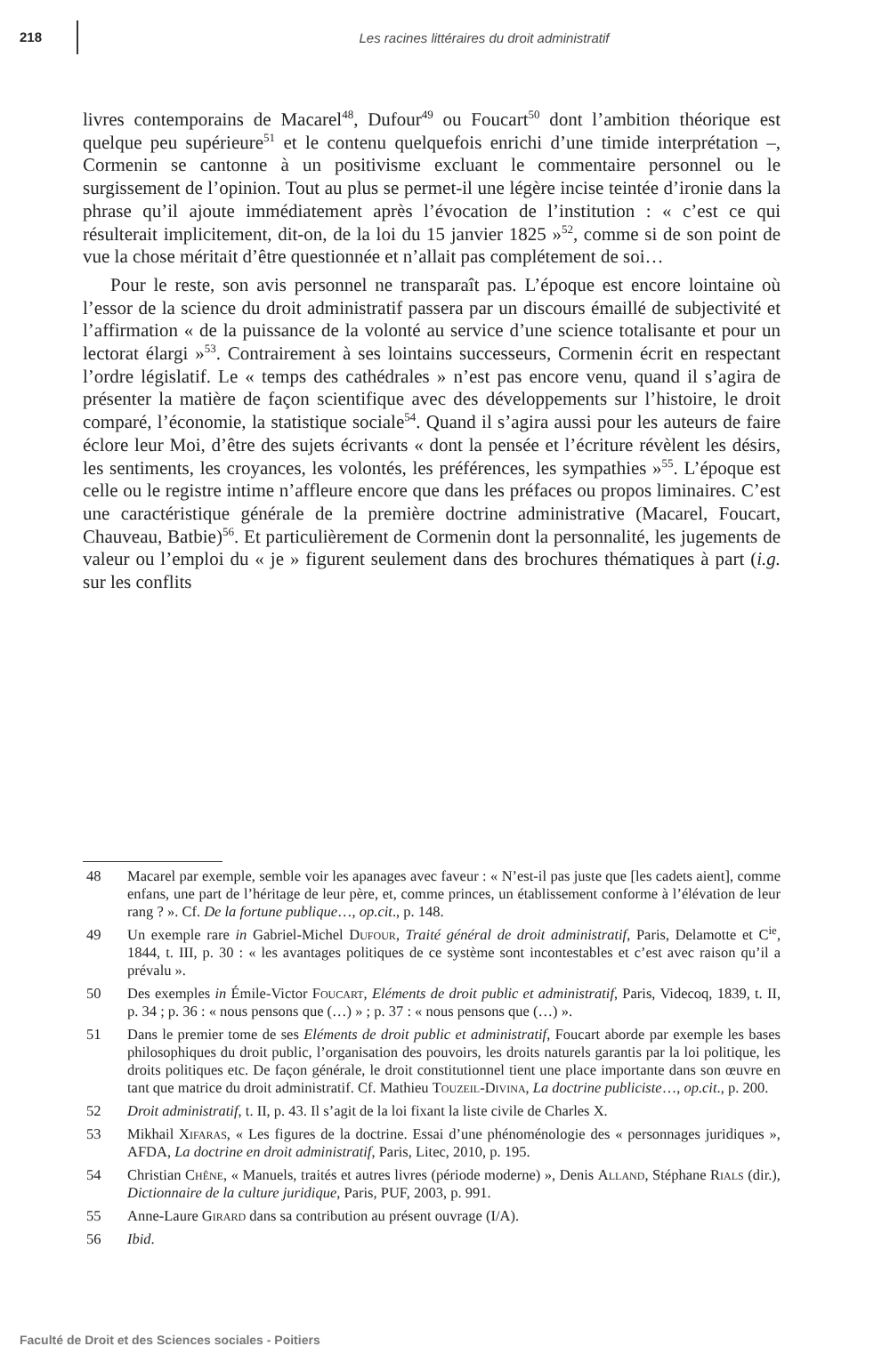218
Les racines littéraires du droit administratif
livres contemporains de Macarel<sup>48</sup>, Dufour<sup>49</sup> ou Foucart<sup>50</sup> dont l’ambition théorique est quelque peu supérieure<sup>51</sup> et le contenu quelquefois enrichi d’une timide interprétation –, Cormenin se cantonne à un positivisme excluant le commentaire personnel ou le surgissement de l’opinion. Tout au plus se permet-il une légère incise teintée d’ironie dans la phrase qu’il ajoute immédiatement après l’évocation de l’institution : « c’est ce qui résulterait implicitement, dit-on, de la loi du 15 janvier 1825 »<sup>52</sup>, comme si de son point de vue la chose méritait d’être questionnée et n’allait pas complétement de soi…
Pour le reste, son avis personnel ne transparaît pas. L’époque est encore lointaine où l’essor de la science du droit administratif passera par un discours émaillé de subjectivité et l’affirmation « de la puissance de la volonté au service d’une science totalisante et pour un lectorat élargi »<sup>53</sup>. Contrairement à ses lointains successeurs, Cormenin écrit en respectant l’ordre législatif. Le « temps des cathédrales » n’est pas encore venu, quand il s’agira de présenter la matière de façon scientifique avec des développements sur l’histoire, le droit comparé, l’économie, la statistique sociale<sup>54</sup>. Quand il s’agira aussi pour les auteurs de faire éclore leur Moi, d’être des sujets écrivants « dont la pensée et l’écriture révèlent les désirs, les sentiments, les croyances, les volontés, les préférences, les sympathies »<sup>55</sup>. L’époque est celle ou le registre intime n’affleure encore que dans les préfaces ou propos liminaires. C’est une caractéristique générale de la première doctrine administrative (Macarel, Foucart, Chauveau, Batbie)<sup>56</sup>. Et particulièrement de Cormenin dont la personnalité, les jugements de valeur ou l’emploi du « je » figurent seulement dans des brochures thématiques à part (i.g. sur les conflits
48 Macarel par exemple, semble voir les apanages avec faveur : « N’est-il pas juste que [les cadets aient], comme enfans, une part de l’héritage de leur père, et, comme princes, un établissement conforme à l’élévation de leur rang ? ». Cf. De la fortune publique…, op.cit., p. 148.
49 Un exemple rare in Gabriel-Michel Dufour, Traité général de droit administratif, Paris, Delamotte et C<sup>ie</sup>, 1844, t. III, p. 30 : « les avantages politiques de ce système sont incontestables et c’est avec raison qu’il a prévalu ».
50 Des exemples in Émile-Victor Foucart, Eléments de droit public et administratif, Paris, Videcoq, 1839, t. II, p. 34 ; p. 36 : « nous pensons que (…) » ; p. 37 : « nous pensons que (…) ».
51 Dans le premier tome de ses Eléments de droit public et administratif, Foucart aborde par exemple les bases philosophiques du droit public, l’organisation des pouvoirs, les droits naturels garantis par la loi politique, les droits politiques etc. De façon générale, le droit constitutionnel tient une place importante dans son œuvre en tant que matrice du droit administratif. Cf. Mathieu Touzeil-Divina, La doctrine publiciste…, op.cit., p. 200.
52 Droit administratif, t. II, p. 43. Il s’agit de la loi fixant la liste civile de Charles X.
53 Mikhail Xifaras, « Les figures de la doctrine. Essai d’une phénoménologie des « personnages juridiques », AFDA, La doctrine en droit administratif, Paris, Litec, 2010, p. 195.
54 Christian Chêne, « Manuels, traités et autres livres (période moderne) », Denis Alland, Stéphane Rials (dir.), Dictionnaire de la culture juridique, Paris, PUF, 2003, p. 991.
55 Anne-Laure Girard dans sa contribution au présent ouvrage (I/A).
56 Ibid.
Faculté de Droit et des Sciences sociales - Poitiers